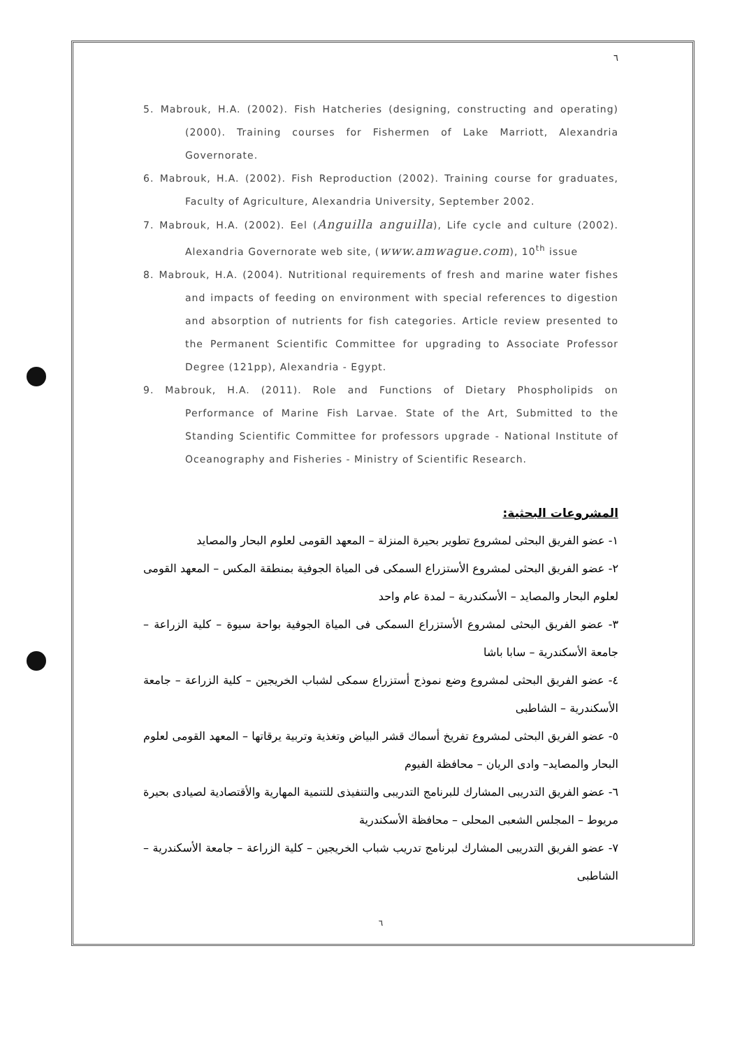٦
5. Mabrouk, H.A. (2002). Fish Hatcheries (designing, constructing and operating) (2000). Training courses for Fishermen of Lake Marriott, Alexandria Governorate.
6. Mabrouk, H.A. (2002). Fish Reproduction (2002). Training course for graduates, Faculty of Agriculture, Alexandria University, September 2002.
7. Mabrouk, H.A. (2002). Eel (Anguilla anguilla), Life cycle and culture (2002). Alexandria Governorate web site, (www.amwague.com), 10<sup>th</sup> issue
8. Mabrouk, H.A. (2004). Nutritional requirements of fresh and marine water fishes and impacts of feeding on environment with special references to digestion and absorption of nutrients for fish categories. Article review presented to the Permanent Scientific Committee for upgrading to Associate Professor Degree (121pp), Alexandria - Egypt.
9. Mabrouk, H.A. (2011). Role and Functions of Dietary Phospholipids on Performance of Marine Fish Larvae. State of the Art, Submitted to the Standing Scientific Committee for professors upgrade - National Institute of Oceanography and Fisheries - Ministry of Scientific Research.
المشروعات البحثية:
١- عضو الفريق البحثى لمشروع تطوير بحيرة المنزلة – المعهد القومى لعلوم البحار والمصايد
٢- عضو الفريق البحثى لمشروع الأستزراع السمكى فى المياة الجوفية بمنطقة المكس – المعهد القومى لعلوم البحار والمصايد – الأسكندرية – لمدة عام واحد
٣- عضو الفريق البحثى لمشروع الأستزراع السمكى فى المياة الجوفية بواحة سيوة – كلية الزراعة – جامعة الأسكندرية – سابا باشا
٤- عضو الفريق البحثى لمشروع وضع نموذج أستزراع سمكى لشباب الخريجين – كلية الزراعة – جامعة الأسكندرية – الشاطبى
٥- عضو الفريق البحثى لمشروع تفريخ أسماك قشر البياض وتغذية وتربية يرقاتها – المعهد القومى لعلوم البحار والمصايد– وادى الريان – محافظة الفيوم
٦- عضو الفريق التدريبى المشارك للبرنامج التدريبى والتنفيذى للتنمية المهارية والأقتصادية لصيادى بحيرة مريوط – المجلس الشعبى المحلى – محافظة الأسكندرية
٧- عضو الفريق التدريبى المشارك لبرنامج تدريب شباب الخريجين – كلية الزراعة – جامعة الأسكندرية – الشاطبى
٦